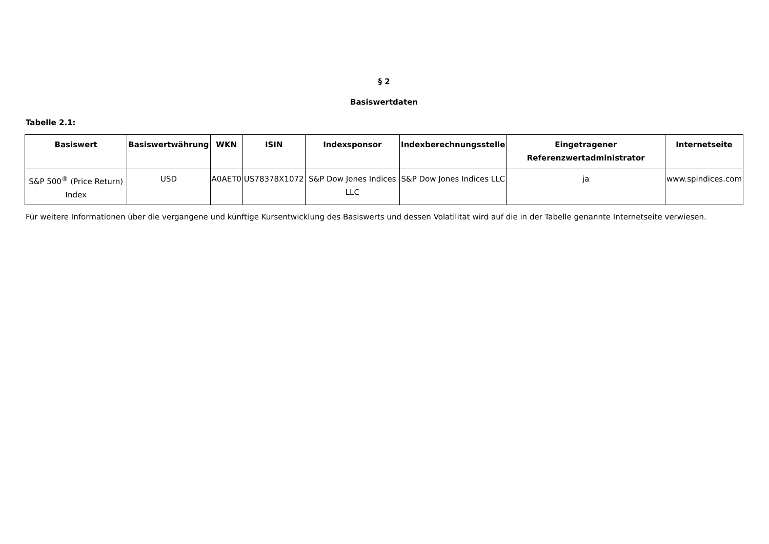§ 2
Basiswertdaten
Tabelle 2.1:
| Basiswert | Basiswertwährung | WKN | ISIN | Indexsponsor | Indexberechnungsstelle | Eingetragener Referenzwertadministrator | Internetseite |
| --- | --- | --- | --- | --- | --- | --- | --- |
| S&P 500<sup>®</sup> (Price Return) Index | USD | A0AET0 | US78378X1072 | S&P Dow Jones Indices LLC | S&P Dow Jones Indices LLC | ja | www.spindices.com |
Für weitere Informationen über die vergangene und künftige Kursentwicklung des Basiswerts und dessen Volatilität wird auf die in der Tabelle genannte Internetseite verwiesen.